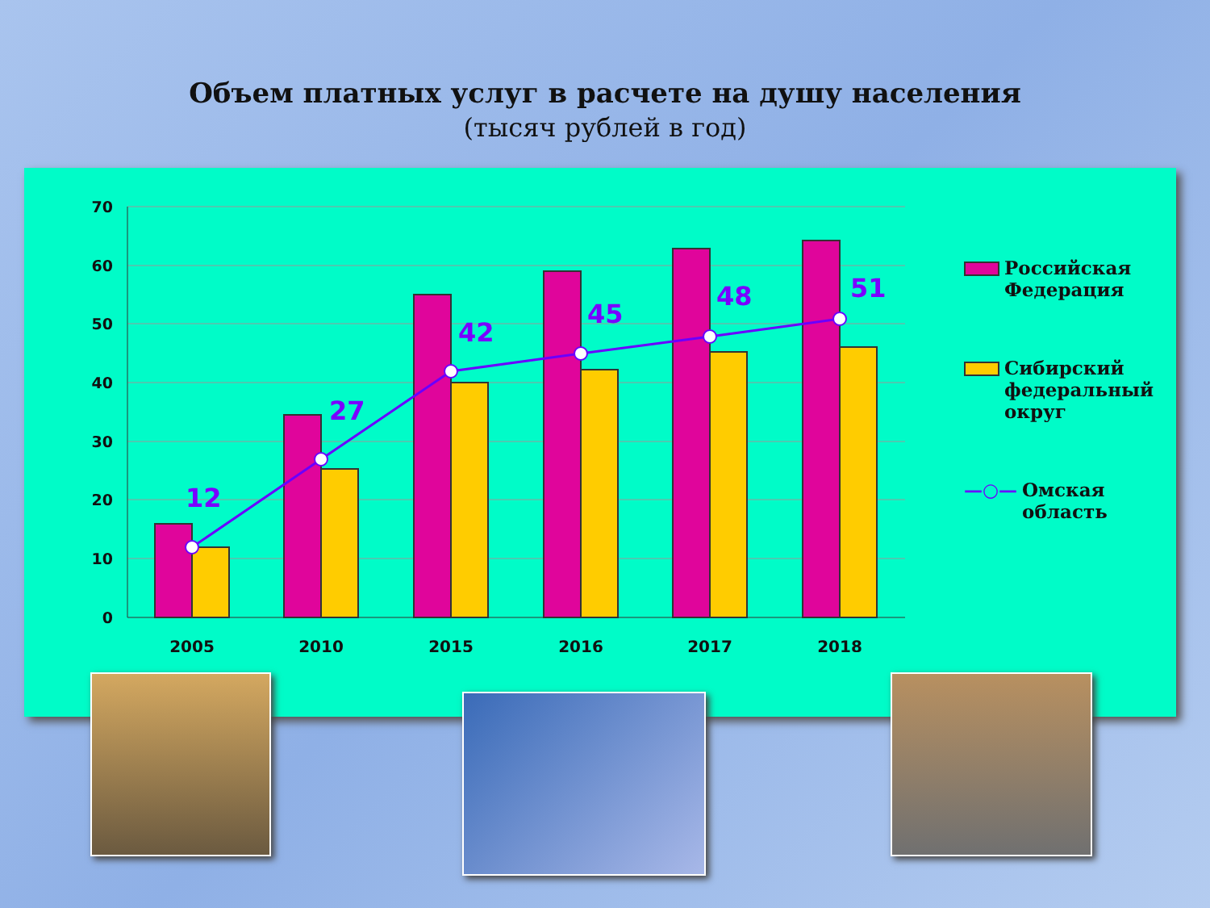Объем платных услуг в расчете на душу населения
(тысяч рублей в год)
70
60
50
40
30
20
10
0
12
27
42
45
48
51
2005
2010
2015
2016
2017
2018
Российская
Федерация
Сибирский
федеральный
округ
—○— Омская область